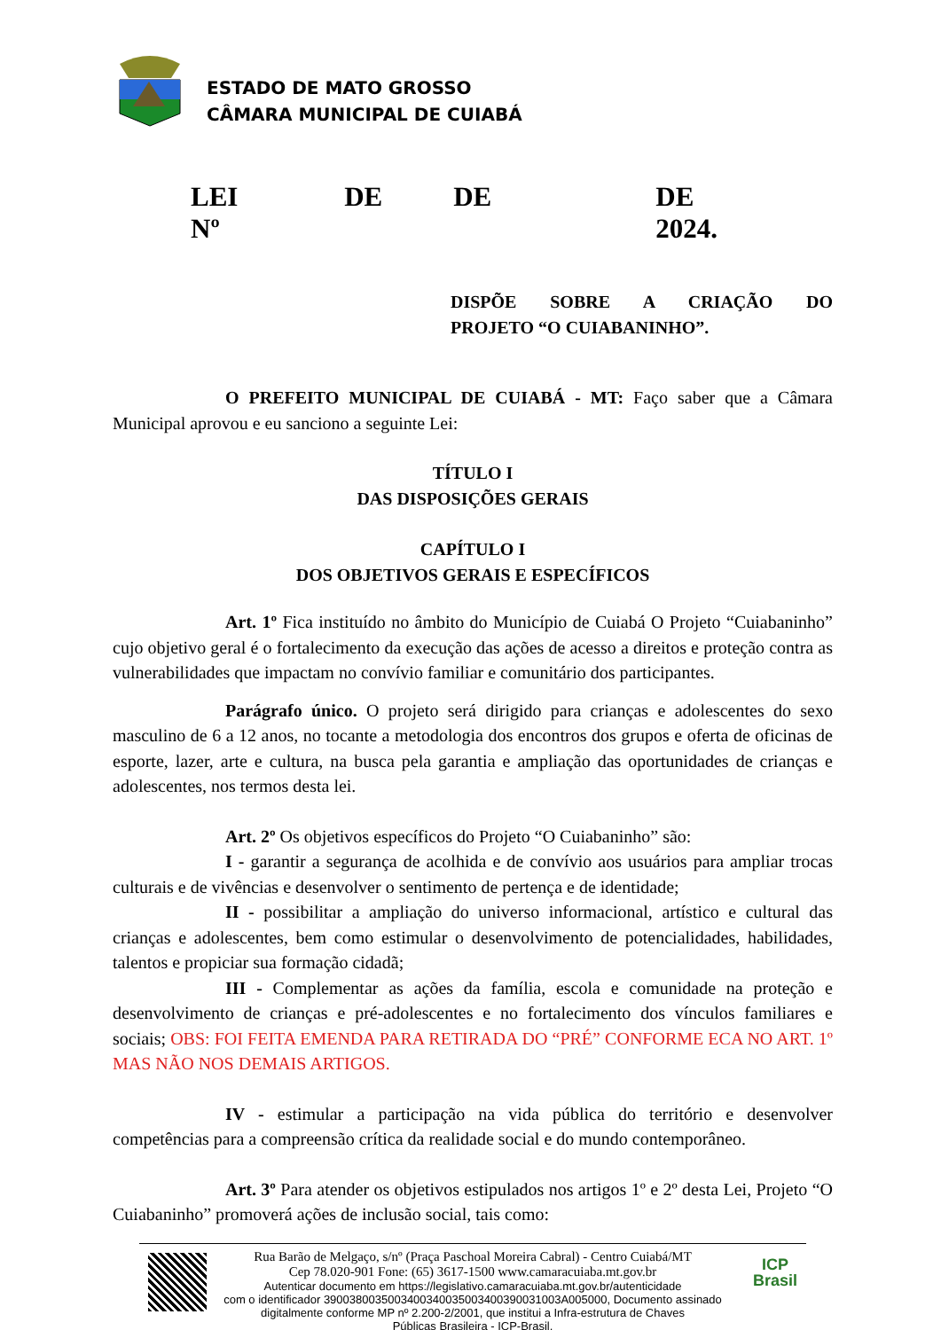ESTADO DE MATO GROSSO
CÂMARA MUNICIPAL DE CUIABÁ
LEI Nº DE DE DE 2024.
DISPÕE SOBRE A CRIAÇÃO DO
PROJETO “O CUIABANINHO”.
O PREFEITO MUNICIPAL DE CUIABÁ - MT: Faço saber que a Câmara Municipal aprovou e eu sanciono a seguinte Lei:
TÍTULO I
DAS DISPOSIÇÕES GERAIS
CAPÍTULO I
DOS OBJETIVOS GERAIS E ESPECÍFICOS
Art. 1º Fica instituído no âmbito do Município de Cuiabá O Projeto “Cuiabaninho” cujo objetivo geral é o fortalecimento da execução das ações de acesso a direitos e proteção contra as vulnerabilidades que impactam no convívio familiar e comunitário dos participantes.
Parágrafo único. O projeto será dirigido para crianças e adolescentes do sexo masculino de 6 a 12 anos, no tocante a metodologia dos encontros dos grupos e oferta de oficinas de esporte, lazer, arte e cultura, na busca pela garantia e ampliação das oportunidades de crianças e adolescentes, nos termos desta lei.
Art. 2º Os objetivos específicos do Projeto “O Cuiabaninho” são:
I - garantir a segurança de acolhida e de convívio aos usuários para ampliar trocas culturais e de vivências e desenvolver o sentimento de pertença e de identidade;
II - possibilitar a ampliação do universo informacional, artístico e cultural das crianças e adolescentes, bem como estimular o desenvolvimento de potencialidades, habilidades, talentos e propiciar sua formação cidadã;
III - Complementar as ações da família, escola e comunidade na proteção e desenvolvimento de crianças e pré-adolescentes e no fortalecimento dos vínculos familiares e sociais; OBS: FOI FEITA EMENDA PARA RETIRADA DO “PRÉ” CONFORME ECA NO ART. 1º MAS NÃO NOS DEMAIS ARTIGOS.
IV - estimular a participação na vida pública do território e desenvolver competências para a compreensão crítica da realidade social e do mundo contemporâneo.
Art. 3º Para atender os objetivos estipulados nos artigos 1º e 2º desta Lei, Projeto “O Cuiabaninho” promoverá ações de inclusão social, tais como:
Rua Barão de Melgaço, s/nº (Praça Paschoal Moreira Cabral) - Centro Cuiabá/MT
Cep 78.020-901 Fone: (65) 3617-1500 www.camaracuiaba.mt.gov.br
Autenticar documento em https://legislativo.camaracuiaba.mt.gov.br/autenticidade
com o identificador 3900380035003400340035003400390031003A005000, Documento assinado
digitalmente conforme MP nº 2.200-2/2001, que institui a Infra-estrutura de Chaves
Públicas Brasileira - ICP-Brasil.
ICP
Brasil